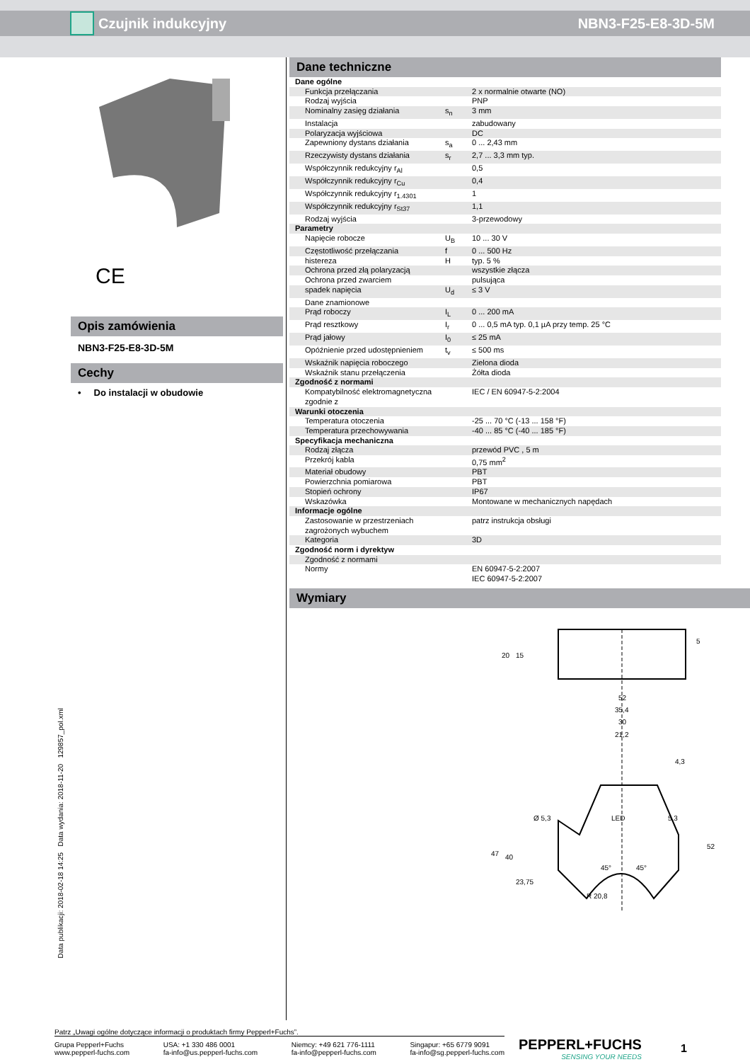Czujnik indukcyjny NBN3-F25-E8-3D-5M
CE
Opis zamówienia
NBN3-F25-E8-3D-5M
Cechy
• Do instalacji w obudowie
Dane techniczne
| Dane ogólne | | |
| Funkcja przełączania | | 2 x normalnie otwarte (NO) |
| Rodzaj wyjścia | | PNP |
| Nominalny zasięg działania | s<sub>n</sub> | 3 mm |
| Instalacja | | zabudowany |
| Polaryzacja wyjściowa | | DC |
| Zapewniony dystans działania | s<sub>a</sub> | 0 ... 2,43 mm |
| Rzeczywisty dystans działania | s<sub>r</sub> | 2,7 ... 3,3 mm typ. |
| Współczynnik redukcyjny r<sub>Al</sub> | | 0,5 |
| Współczynnik redukcyjny r<sub>Cu</sub> | | 0,4 |
| Współczynnik redukcyjny r<sub>1.4301</sub> | | 1 |
| Współczynnik redukcyjny r<sub>St37</sub> | | 1,1 |
| Rodzaj wyjścia | | 3-przewodowy |
| Parametry | | |
| Napięcie robocze | U<sub>B</sub> | 10 ... 30 V |
| Częstotliwość przełączania | f | 0 ... 500 Hz |
| histereza | H | typ. 5 % |
| Ochrona przed złą polaryzacją | | wszystkie złącza |
| Ochrona przed zwarciem | | pulsująca |
| spadek napięcia | U<sub>d</sub> | ≤ 3 V |
| Dane znamionowe | | |
| Prąd roboczy | I<sub>L</sub> | 0 ... 200 mA |
| Prąd resztkowy | I<sub>r</sub> | 0 ... 0,5 mA typ. 0,1 µA przy temp. 25 °C |
| Prąd jałowy | I<sub>0</sub> | ≤ 25 mA |
| Opóźnienie przed udostępnieniem | t<sub>v</sub> | ≤ 500 ms |
| Wskaźnik napięcia roboczego | | Zielona dioda |
| Wskaźnik stanu przełączenia | | Żółta dioda |
| Zgodność z normami | | |
| Kompatybilność elektromagnetyczna zgodnie z | | IEC / EN 60947-5-2:2004 |
| Warunki otoczenia | | |
| Temperatura otoczenia | | -25 ... 70 °C (-13 ... 158 °F) |
| Temperatura przechowywania | | -40 ... 85 °C (-40 ... 185 °F) |
| Specyfikacja mechaniczna | | |
| Rodzaj złącza | | przewód PVC , 5 m |
| Przekrój kabla | | 0,75 mm<sup>2</sup> |
| Materiał obudowy | | PBT |
| Powierzchnia pomiarowa | | PBT |
| Stopień ochrony | | IP67 |
| Wskazówka | | Montowane w mechanicznych napędach |
| Informacje ogólne | | |
| Zastosowanie w przestrzeniach zagrożonych wybuchem | | patrz instrukcja obsługi |
| Kategoria | | 3D |
| Zgodność norm i dyrektyw | | |
| Zgodność z normami | | |
| Normy | | EN 60947-5-2:2007 IEC 60947-5-2:2007 |
Wymiary
52
35,4
30
21,2
LED
Ø 5,3
5,3
R 20,8
45°
45°
20
15
5
47
40
23,75
52
4,3
Data publikacji: 2018-02-18 14:25 Data wydania: 2018-11-20 129857_pol.xml
Patrz „Uwagi ogólne dotyczące informacji o produktach firmy Pepperl+Fuchs”.
Grupa Pepperl+Fuchs
www.pepperl-fuchs.com USA: +1 330 486 0001
fa-info@us.pepperl-fuchs.com Niemcy: +49 621 776-1111
fa-info@pepperl-fuchs.com Singapur: +65 6779 9091
fa-info@sg.pepperl-fuchs.com
PEPPERL+FUCHS
SENSING YOUR NEEDS
1